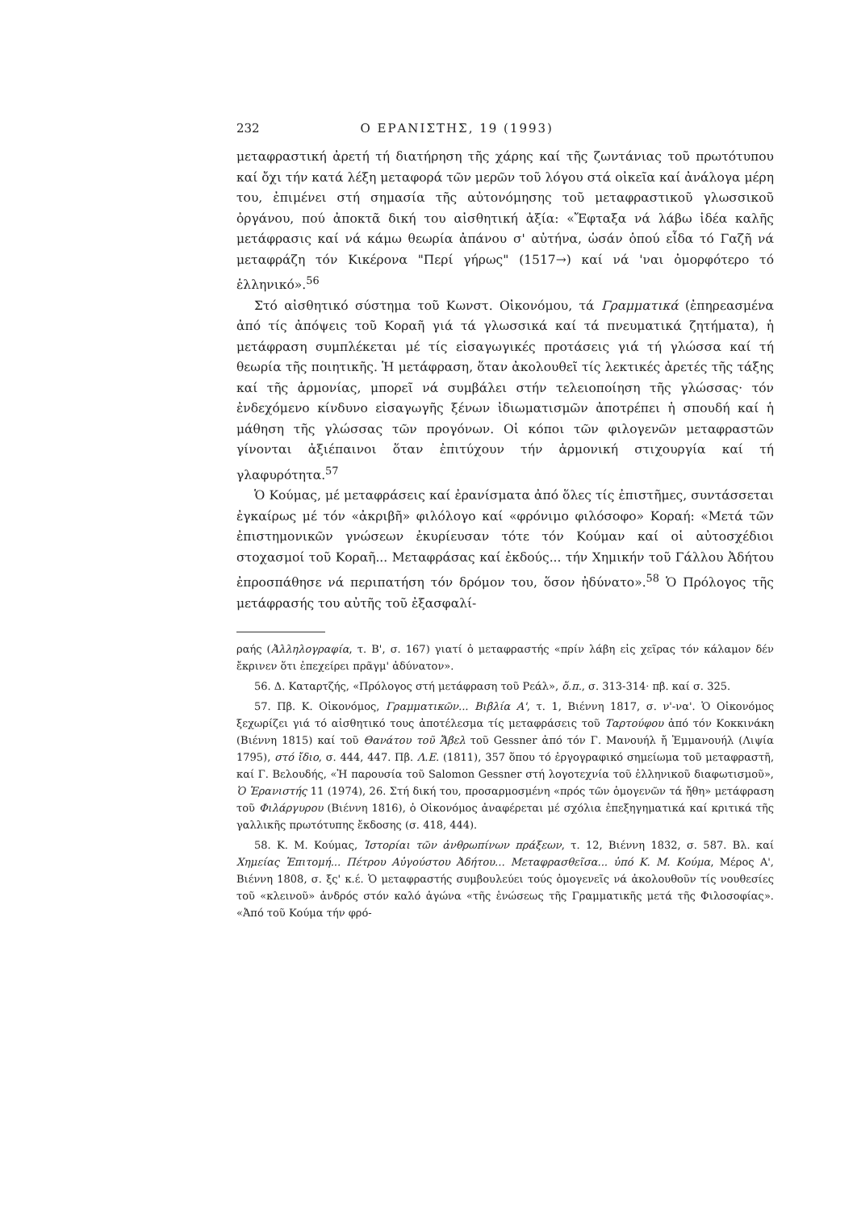232 Ο ΕΡΑΝΙΣΤΗΣ, 19 (1993)
μεταφραστική ἀρετή τή διατήρηση τῆς χάρης καί τῆς ζωντάνιας τοῦ πρωτότυπου καί ὄχι τήν κατά λέξη μεταφορά τῶν μερῶν τοῦ λόγου στά οἰκεῖα καί ἀνάλογα μέρη του, ἐπιμένει στή σημασία τῆς αὐτονόμησης τοῦ μεταφραστικοῦ γλωσσικοῦ ὀργάνου, πού ἀποκτᾶ δική του αἰσθητική ἀξία: «Ἔφταξα νά λάβω ἰδέα καλῆς μετάφρασις καί νά κάμω θεωρία ἀπάνου σ' αὐτήνα, ὡσάν ὁπού εἶδα τό Γαζῆ νά μεταφράζη τόν Κικέρονα "Περί γήρως" (1517→) καί νά 'ναι ὀμορφότερο τό ἑλληνικό».<sup>56</sup>
Στό αἰσθητικό σύστημα τοῦ Κωνστ. Οἰκονόμου, τά Γραμματικά (ἐπηρεασμένα ἀπό τίς ἀπόψεις τοῦ Κοραῆ γιά τά γλωσσικά καί τά πνευματικά ζητήματα), ἡ μετάφραση συμπλέκεται μέ τίς εἰσαγωγικές προτάσεις γιά τή γλώσσα καί τή θεωρία τῆς ποιητικῆς. Ἡ μετάφραση, ὅταν ἀκολουθεῖ τίς λεκτικές ἀρετές τῆς τάξης καί τῆς ἁρμονίας, μπορεῖ νά συμβάλει στήν τελειοποίηση τῆς γλώσσας· τόν ἐνδεχόμενο κίνδυνο εἰσαγωγῆς ξένων ἰδιωματισμῶν ἀποτρέπει ἡ σπουδή καί ἡ μάθηση τῆς γλώσσας τῶν προγόνων. Οἱ κόποι τῶν φιλογενῶν μεταφραστῶν γίνονται ἀξιέπαινοι ὅταν ἐπιτύχουν τήν ἁρμονική στιχουργία καί τή γλαφυρότητα.<sup>57</sup>
Ὁ Κούμας, μέ μεταφράσεις καί ἐρανίσματα ἀπό ὅλες τίς ἐπιστῆμες, συντάσσεται ἐγκαίρως μέ τόν «ἀκριβῆ» φιλόλογο καί «φρόνιμο φιλόσοφο» Κοραή: «Μετά τῶν ἐπιστημονικῶν γνώσεων ἐκυρίευσαν τότε τόν Κούμαν καί οἱ αὐτοσχέδιοι στοχασμοί τοῦ Κοραῆ... Μεταφράσας καί ἐκδούς... τήν Χημικήν τοῦ Γάλλου Ἀδήτου ἐπροσπάθησε νά περιπατήση τόν δρόμον του, ὅσον ἠδύνατο».<sup>58</sup> Ὁ Πρόλογος τῆς μετάφρασής του αὐτῆς τοῦ ἐξασφαλί-
ραής (Ἀλληλογραφία, τ. Β', σ. 167) γιατί ὁ μεταφραστής «πρίν λάβη εἰς χεῖρας τόν κάλαμον δέν ἔκρινεν ὅτι ἐπεχείρει πρᾶγμ' ἀδύνατον».
56. Δ. Καταρτζής, «Πρόλογος στή μετάφραση τοῦ Ρεάλ», ὅ.π., σ. 313-314· πβ. καί σ. 325.
57. Πβ. Κ. Οἰκονόμος, Γραμματικῶν... Βιβλία Α', τ. 1, Βιέννη 1817, σ. ν'-να'. Ὁ Οἰκονόμος ξεχωρίζει γιά τό αἰσθητικό τους ἀποτέλεσμα τίς μεταφράσεις τοῦ Ταρτούφου ἀπό τόν Κοκκινάκη (Βιέννη 1815) καί τοῦ Θανάτου τοῦ Ἄβελ τοῦ Gessner ἀπό τόν Γ. Μανουήλ ἤ Ἐμμανουήλ (Λιψία 1795), στό ἴδιο, σ. 444, 447. Πβ. Λ.Ε. (1811), 357 ὅπου τό ἐργογραφικό σημείωμα τοῦ μεταφραστῆ, καί Γ. Βελουδής, «Ἡ παρουσία τοῦ Salomon Gessner στή λογοτεχνία τοῦ ἑλληνικοῦ διαφωτισμοῦ», Ὁ Ἐρανιστής 11 (1974), 26. Στή δική του, προσαρμοσμένη «πρός τῶν ὁμογενῶν τά ἤθη» μετάφραση τοῦ Φιλάργυρου (Βιέννη 1816), ὁ Οἰκονόμος ἀναφέρεται μέ σχόλια ἐπεξηγηματικά καί κριτικά τῆς γαλλικῆς πρωτότυπης ἔκδοσης (σ. 418, 444).
58. Κ. Μ. Κούμας, Ἱστορίαι τῶν ἀνθρωπίνων πράξεων, τ. 12, Βιέννη 1832, σ. 587. Βλ. καί Χημείας Ἐπιτομή... Πέτρου Αὐγούστου Ἀδήτου... Μεταφρασθεῖσα... ὑπό Κ. Μ. Κούμα, Μέρος Α', Βιέννη 1808, σ. ξς' κ.έ. Ὁ μεταφραστής συμβουλεύει τούς ὁμογενεῖς νά ἀκολουθοῦν τίς νουθεσίες τοῦ «κλεινοῦ» ἀνδρός στόν καλό ἀγώνα «τῆς ἑνώσεως τῆς Γραμματικῆς μετά τῆς Φιλοσοφίας». «Ἀπό τοῦ Κούμα τήν φρό-